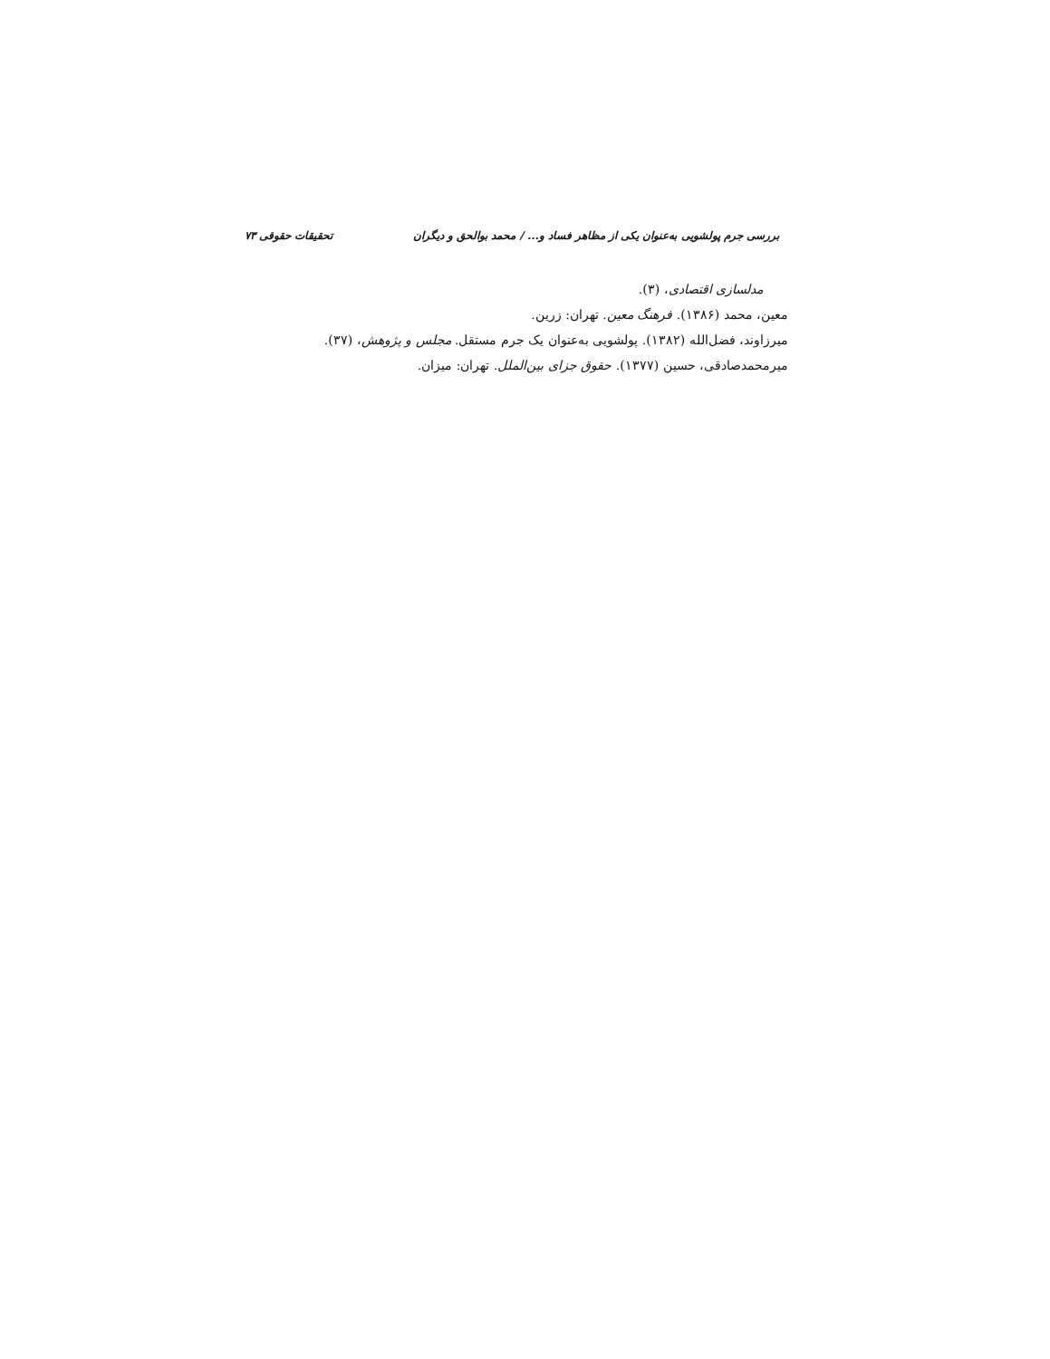بررسی جرم پولشویی به‌عنوان یکی از مظاهر فساد و... / محمد بوالحق و دیگران تحقیقات حقوقی ۷۳
مدلسازی اقتصادی، (۳).
معین، محمد (۱۳۸۶). فرهنگ معین. تهران: زرین.
میرزاوند، فضل‌الله (۱۳۸۲). پولشویی به‌عنوان یک جرم مستقل. مجلس و پژوهش، (۳۷).
میرمحمدصادقی، حسین (۱۳۷۷). حقوق جزای بین‌الملل. تهران: میزان.